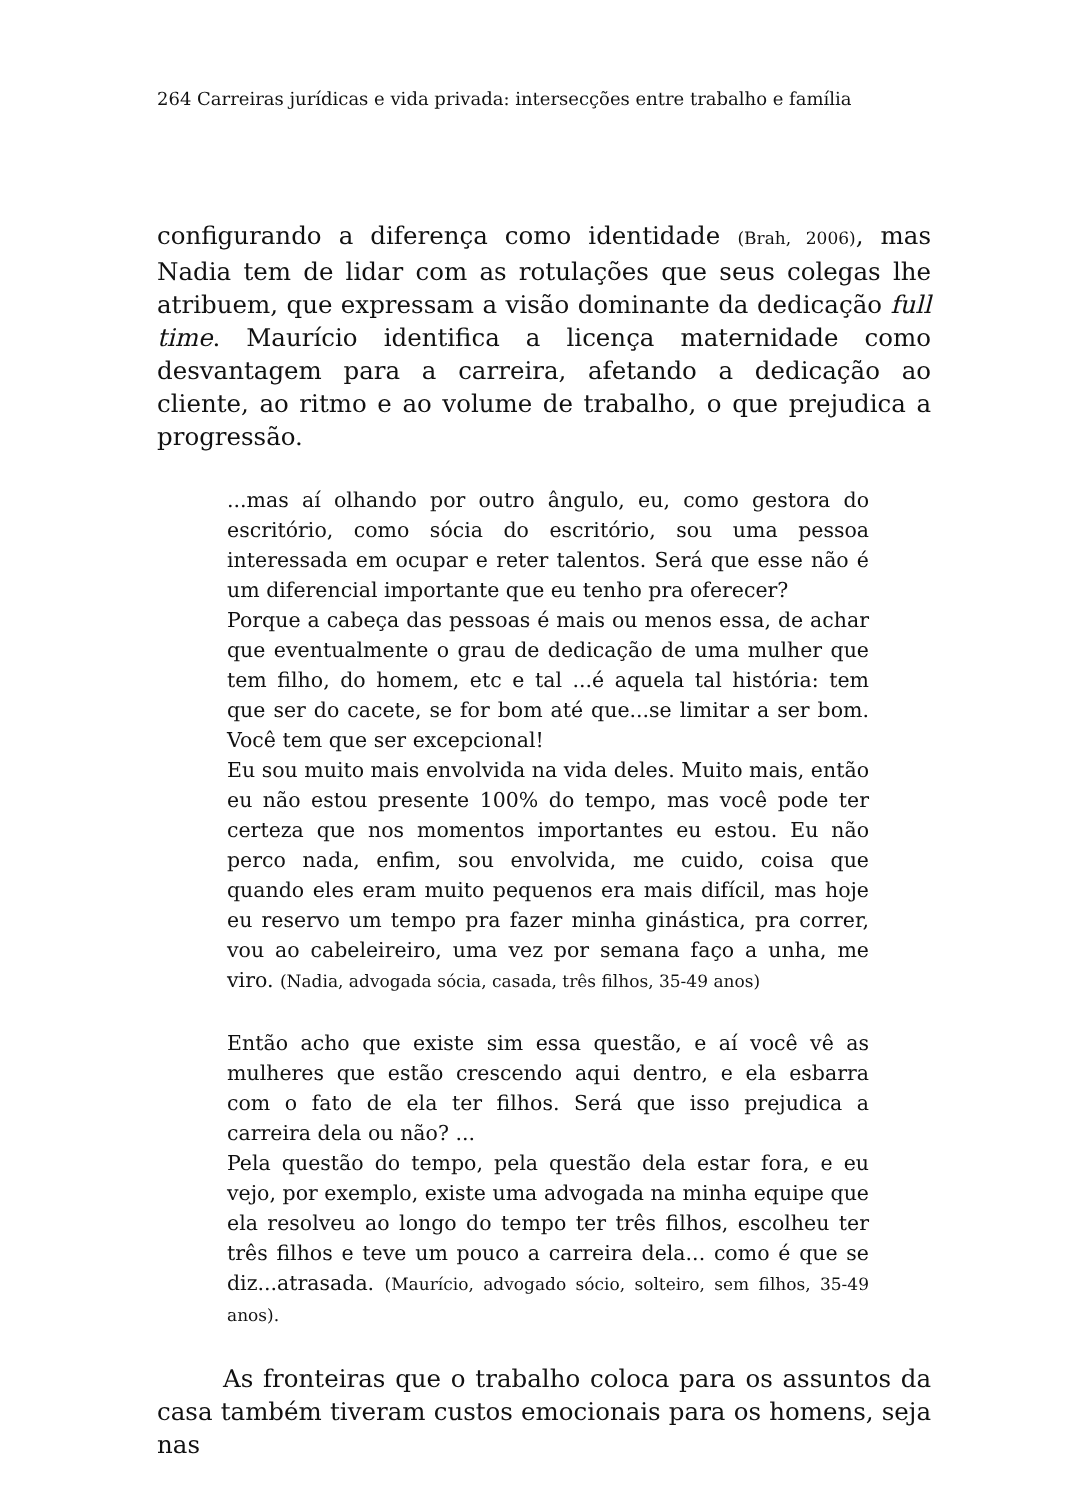264 Carreiras jurídicas e vida privada: intersecções entre trabalho e família
configurando a diferença como identidade (Brah, 2006), mas Nadia tem de lidar com as rotulações que seus colegas lhe atribuem, que expressam a visão dominante da dedicação full time. Maurício identifica a licença maternidade como desvantagem para a carreira, afetando a dedicação ao cliente, ao ritmo e ao volume de trabalho, o que prejudica a progressão.
...mas aí olhando por outro ângulo, eu, como gestora do escritório, como sócia do escritório, sou uma pessoa interessada em ocupar e reter talentos. Será que esse não é um diferencial importante que eu tenho pra oferecer?
Porque a cabeça das pessoas é mais ou menos essa, de achar que eventualmente o grau de dedicação de uma mulher que tem filho, do homem, etc e tal ...é aquela tal história: tem que ser do cacete, se for bom até que...se limitar a ser bom. Você tem que ser excepcional!
Eu sou muito mais envolvida na vida deles. Muito mais, então eu não estou presente 100% do tempo, mas você pode ter certeza que nos momentos importantes eu estou. Eu não perco nada, enfim, sou envolvida, me cuido, coisa que quando eles eram muito pequenos era mais difícil, mas hoje eu reservo um tempo pra fazer minha ginástica, pra correr, vou ao cabeleireiro, uma vez por semana faço a unha, me viro. (Nadia, advogada sócia, casada, três filhos, 35-49 anos)
Então acho que existe sim essa questão, e aí você vê as mulheres que estão crescendo aqui dentro, e ela esbarra com o fato de ela ter filhos. Será que isso prejudica a carreira dela ou não? ...
Pela questão do tempo, pela questão dela estar fora, e eu vejo, por exemplo, existe uma advogada na minha equipe que ela resolveu ao longo do tempo ter três filhos, escolheu ter três filhos e teve um pouco a carreira dela... como é que se diz...atrasada. (Maurício, advogado sócio, solteiro, sem filhos, 35-49 anos).
As fronteiras que o trabalho coloca para os assuntos da casa também tiveram custos emocionais para os homens, seja nas